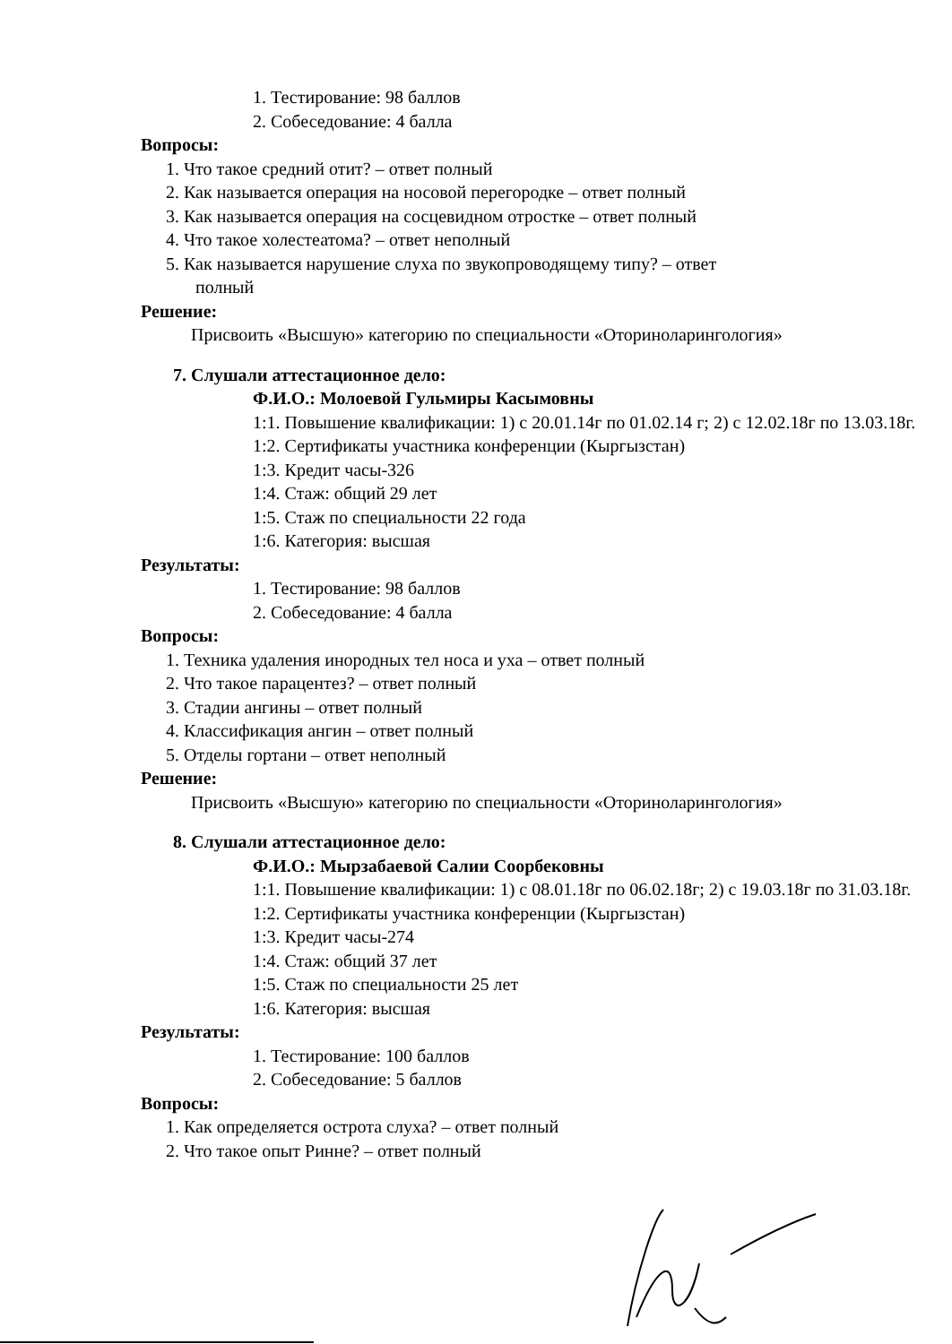1. Тестирование: 98 баллов
2. Собеседование: 4 балла
Вопросы:
1. Что такое средний отит? – ответ полный
2. Как называется операция на носовой перегородке – ответ полный
3. Как называется операция на сосцевидном отростке – ответ полный
4. Что такое холестеатома? – ответ неполный
5. Как называется нарушение слуха по звукопроводящему типу? – ответ
полный
Решение:
Присвоить «Высшую» категорию по специальности «Оториноларингология»
7. Слушали аттестационное дело:
Ф.И.О.: Молоевой Гульмиры Касымовны
1:1. Повышение квалификации: 1) с 20.01.14г по 01.02.14 г; 2) с 12.02.18г по 13.03.18г.
1:2. Сертификаты участника конференции (Кыргызстан)
1:3. Кредит часы-326
1:4. Стаж: общий 29 лет
1:5. Стаж по специальности 22 года
1:6. Категория: высшая
Результаты:
1. Тестирование: 98 баллов
2. Собеседование: 4 балла
Вопросы:
1. Техника удаления инородных тел носа и уха – ответ полный
2. Что такое парацентез? – ответ полный
3. Стадии ангины – ответ полный
4. Классификация ангин – ответ полный
5. Отделы гортани – ответ неполный
Решение:
Присвоить «Высшую» категорию по специальности «Оториноларингология»
8. Слушали аттестационное дело:
Ф.И.О.: Мырзабаевой Салии Соорбековны
1:1. Повышение квалификации: 1) с 08.01.18г по 06.02.18г; 2) с 19.03.18г по 31.03.18г.
1:2. Сертификаты участника конференции (Кыргызстан)
1:3. Кредит часы-274
1:4. Стаж: общий 37 лет
1:5. Стаж по специальности 25 лет
1:6. Категория: высшая
Результаты:
1. Тестирование: 100 баллов
2. Собеседование: 5 баллов
Вопросы:
1. Как определяется острота слуха? – ответ полный
2. Что такое опыт Ринне? – ответ полный